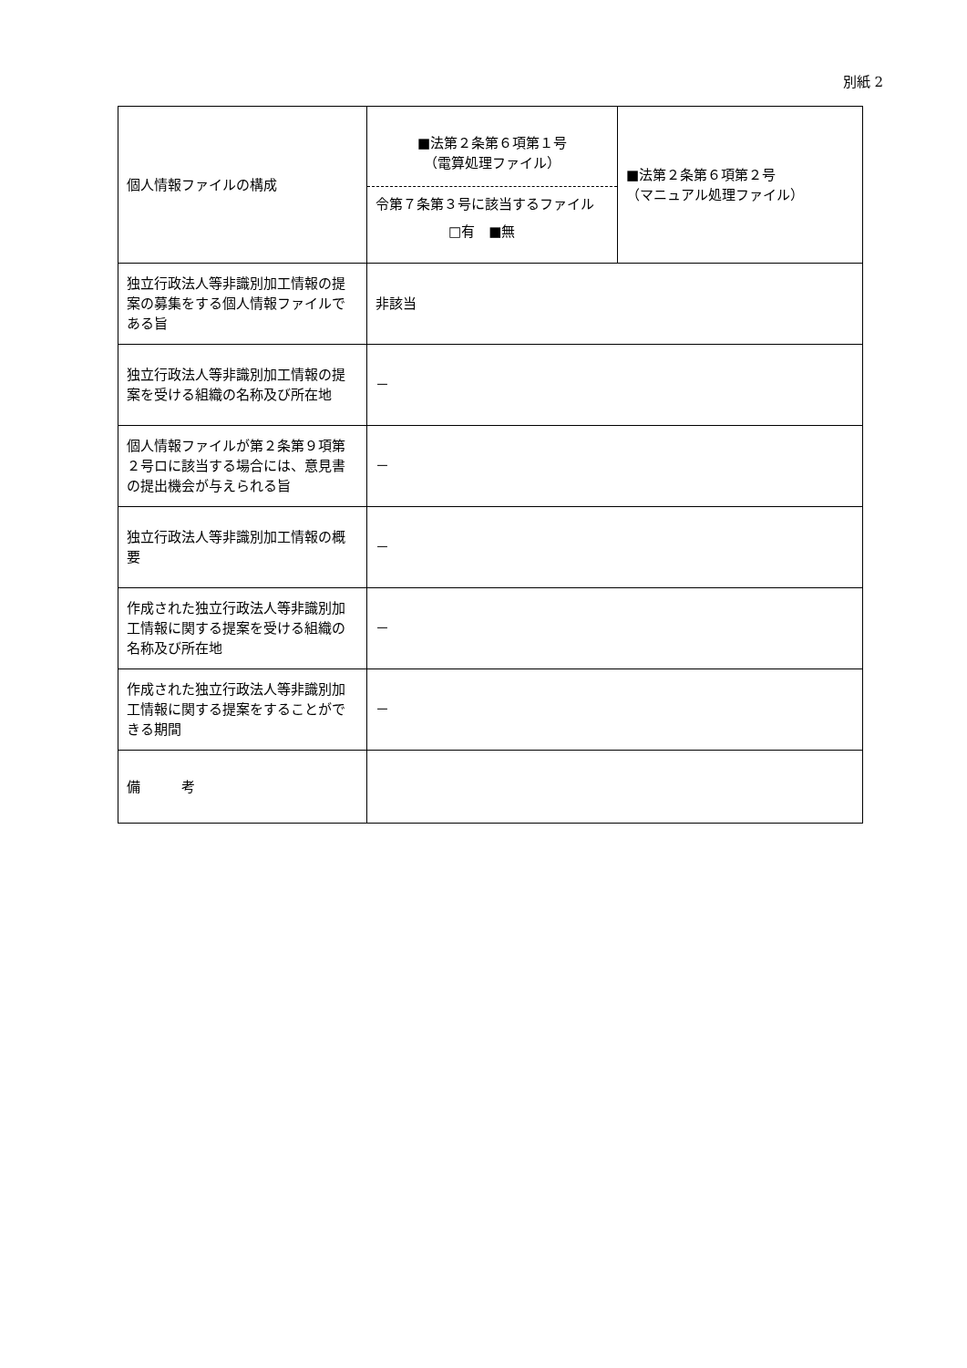別紙 2
| 個人情報ファイルの構成 | ■法第２条第６項第１号 （電算処理ファイル） 令第７条第３号に該当するファイル □有 ■無 | ■法第２条第６項第２号 （マニュアル処理ファイル） |
| 独立行政法人等非識別加工情報の提案の募集をする個人情報ファイルである旨 | 非該当 | |
| 独立行政法人等非識別加工情報の提案を受ける組織の名称及び所在地 | － | |
| 個人情報ファイルが第２条第９項第２号ロに該当する場合には、意見書の提出機会が与えられる旨 | － | |
| 独立行政法人等非識別加工情報の概要 | － | |
| 作成された独立行政法人等非識別加工情報に関する提案を受ける組織の名称及び所在地 | － | |
| 作成された独立行政法人等非識別加工情報に関する提案をすることができる期間 | － | |
| 備 考 | | |